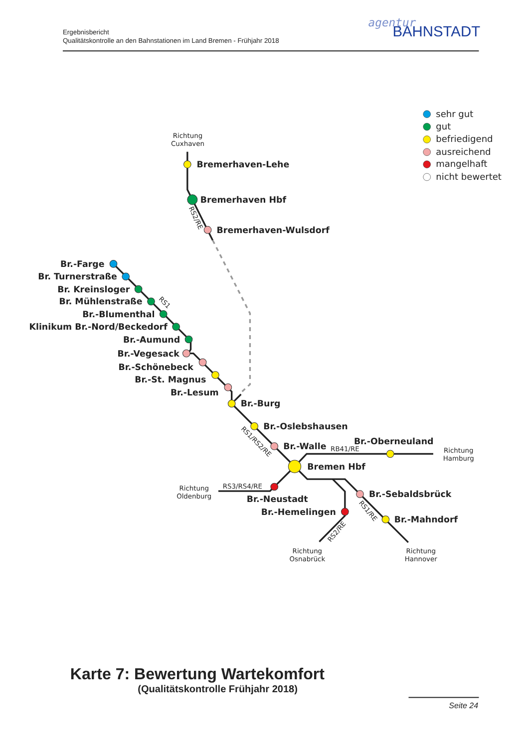Ergebnisbericht
Qualitätskontrolle an den Bahnstationen im Land Bremen - Frühjahr 2018
agentur
BAHNSTADT
sehr gut
gut
befriedigend
ausreichend
mangelhaft
nicht bewertet
Richtung
Cuxhaven
Bremerhaven-Lehe
Bremerhaven Hbf
Bremerhaven-Wulsdorf
RS2/RE
Br.-Farge
Br. Turnerstraße
Br. Kreinsloger
Br. Mühlenstraße
Br.-Blumenthal
Klinikum Br.-Nord/Beckedorf
Br.-Aumund
Br.-Vegesack
Br.-Schönebeck
Br.-St. Magnus
Br.-Lesum
RS1
Br.-Burg
Br.-Oslebshausen
Br.-Walle
Br.-Oberneuland
Bremen Hbf
RS1/RS2/RE
RB41/RE
Richtung
Hamburg
Richtung
Oldenburg
RS3/RS4/RE
Br.-Neustadt
Br.-Sebaldsbrück
Br.-Hemelingen
RS1/RE
Br.-Mahndorf
RS2/RE
Richtung
Osnabrück
Richtung
Hannover
Karte 7: Bewertung Wartekomfort
(Qualitätskontrolle Frühjahr 2018)
Seite 24